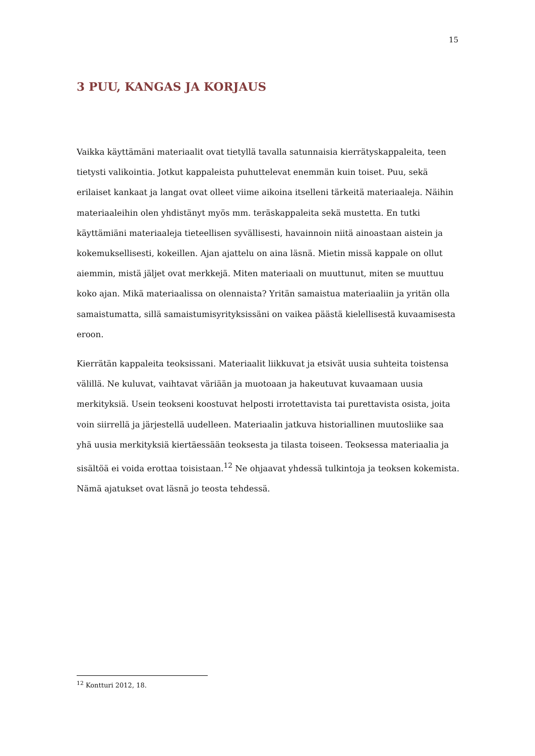15
3 PUU, KANGAS JA KORJAUS
Vaikka käyttämäni materiaalit ovat tietyllä tavalla satunnaisia kierrätyskappaleita, teen tietysti valikointia. Jotkut kappaleista puhuttelevat enemmän kuin toiset. Puu, sekä erilaiset kankaat ja langat ovat olleet viime aikoina itselleni tärkeitä materiaaleja. Näihin materiaaleihin olen yhdistänyt myös mm. teräskappaleita sekä mustetta. En tutki käyttämiäni materiaaleja tieteellisen syvällisesti, havainnoin niitä ainoastaan aistein ja kokemuksellisesti, kokeillen. Ajan ajattelu on aina läsnä. Mietin missä kappale on ollut aiemmin, mistä jäljet ovat merkkejä. Miten materiaali on muuttunut, miten se muuttuu koko ajan. Mikä materiaalissa on olennaista? Yritän samaistua materiaaliin ja yritän olla samaistumatta, sillä samaistumisyrityksissäni on vaikea päästä kielellisestä kuvaamisesta eroon.
Kierrätän kappaleita teoksissani. Materiaalit liikkuvat ja etsivät uusia suhteita toistensa välillä. Ne kuluvat, vaihtavat väriään ja muotoaan ja hakeutuvat kuvaamaan uusia merkityksiä. Usein teokseni koostuvat helposti irrotettavista tai purettavista osista, joita voin siirrellä ja järjestellä uudelleen. Materiaalin jatkuva historiallinen muutosliike saa yhä uusia merkityksiä kiertäessään teoksesta ja tilasta toiseen. Teoksessa materiaalia ja sisältöä ei voida erottaa toisistaan.<sup>12</sup> Ne ohjaavat yhdessä tulkintoja ja teoksen kokemista. Nämä ajatukset ovat läsnä jo teosta tehdessä.
<sup>12</sup> Kontturi 2012, 18.